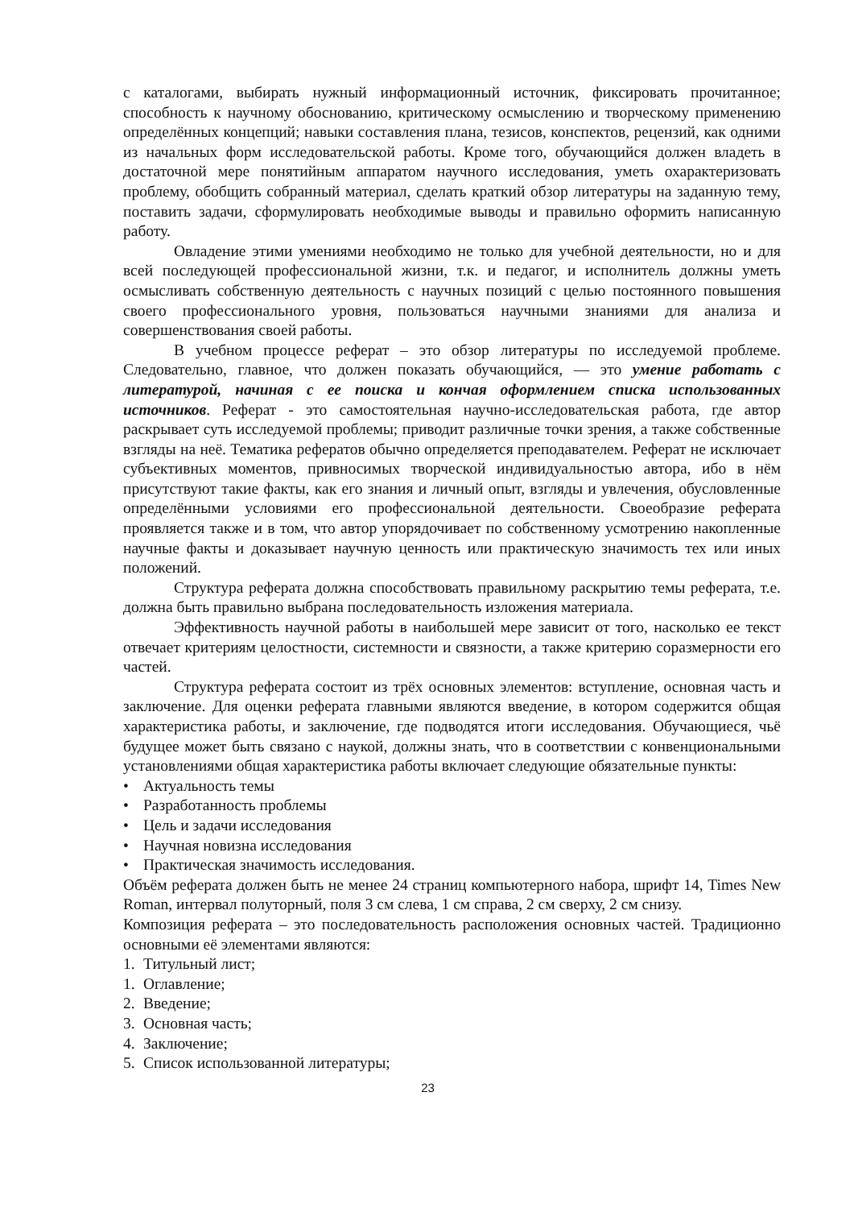с каталогами, выбирать нужный информационный источник, фиксировать прочитанное; способность к научному обоснованию, критическому осмыслению и творческому применению определённых концепций; навыки составления плана, тезисов, конспектов, рецензий, как одними из начальных форм исследовательской работы. Кроме того, обучающийся должен владеть в достаточной мере понятийным аппаратом научного исследования, уметь охарактеризовать проблему, обобщить собранный материал, сделать краткий обзор литературы на заданную тему, поставить задачи, сформулировать необходимые выводы и правильно оформить написанную работу.
Овладение этими умениями необходимо не только для учебной деятельности, но и для всей последующей профессиональной жизни, т.к. и педагог, и исполнитель должны уметь осмысливать собственную деятельность с научных позиций с целью постоянного повышения своего профессионального уровня, пользоваться научными знаниями для анализа и совершенствования своей работы.
В учебном процессе реферат – это обзор литературы по исследуемой проблеме. Следовательно, главное, что должен показать обучающийся, — это умение работать с литературой, начиная с ее поиска и кончая оформлением списка использованных источников. Реферат - это самостоятельная научно-исследовательская работа, где автор раскрывает суть исследуемой проблемы; приводит различные точки зрения, а также собственные взгляды на неё. Тематика рефератов обычно определяется преподавателем. Реферат не исключает субъективных моментов, привносимых творческой индивидуальностью автора, ибо в нём присутствуют такие факты, как его знания и личный опыт, взгляды и увлечения, обусловленные определёнными условиями его профессиональной деятельности. Своеобразие реферата проявляется также и в том, что автор упорядочивает по собственному усмотрению накопленные научные факты и доказывает научную ценность или практическую значимость тех или иных положений.
Структура реферата должна способствовать правильному раскрытию темы реферата, т.е. должна быть правильно выбрана последовательность изложения материала.
Эффективность научной работы в наибольшей мере зависит от того, насколько ее текст отвечает критериям целостности, системности и связности, а также критерию соразмерности его частей.
Структура реферата состоит из трёх основных элементов: вступление, основная часть и заключение. Для оценки реферата главными являются введение, в котором содержится общая характеристика работы, и заключение, где подводятся итоги исследования. Обучающиеся, чьё будущее может быть связано с наукой, должны знать, что в соответствии с конвенциональными установлениями общая характеристика работы включает следующие обязательные пункты:
• Актуальность темы
• Разработанность проблемы
• Цель и задачи исследования
• Научная новизна исследования
• Практическая значимость исследования.
Объём реферата должен быть не менее 24 страниц компьютерного набора, шрифт 14, Times New Roman, интервал полуторный, поля 3 см слева, 1 см справа, 2 см сверху, 2 см снизу.
Композиция реферата – это последовательность расположения основных частей. Традиционно основными её элементами являются:
1. Титульный лист;
1. Оглавление;
2. Введение;
3. Основная часть;
4. Заключение;
5. Список использованной литературы;
23